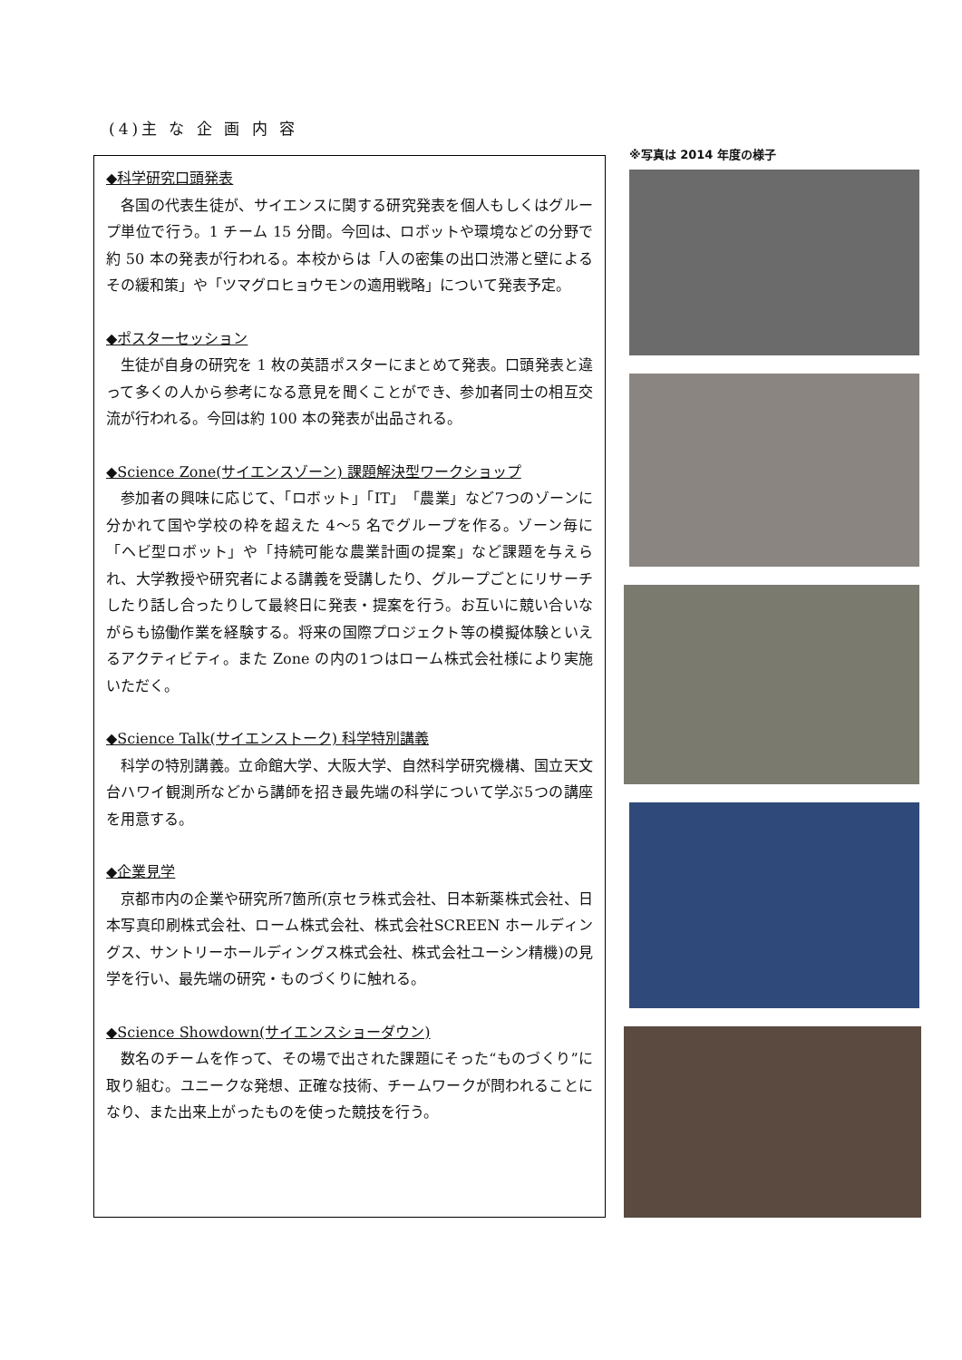(4)主 な 企 画 内 容
◆科学研究口頭発表
各国の代表生徒が、サイエンスに関する研究発表を個人もしくはグループ単位で行う。1 チーム 15 分間。今回は、ロボットや環境などの分野で約 50 本の発表が行われる。本校からは「人の密集の出口渋滞と壁によるその緩和策」や「ツマグロヒョウモンの適用戦略」について発表予定。
◆ポスターセッション
生徒が自身の研究を 1 枚の英語ポスターにまとめて発表。口頭発表と違って多くの人から参考になる意見を聞くことができ、参加者同士の相互交流が行われる。今回は約 100 本の発表が出品される。
◆Science Zone(サイエンスゾーン) 課題解決型ワークショップ
参加者の興味に応じて、「ロボット」「IT」「農業」など7つのゾーンに分かれて国や学校の枠を超えた 4～5 名でグループを作る。ゾーン毎に「ヘビ型ロボット」や「持続可能な農業計画の提案」など課題を与えられ、大学教授や研究者による講義を受講したり、グループごとにリサーチしたり話し合ったりして最終日に発表・提案を行う。お互いに競い合いながらも協働作業を経験する。将来の国際プロジェクト等の模擬体験といえるアクティビティ。また Zone の内の1つはローム株式会社様により実施いただく。
◆Science Talk(サイエンストーク) 科学特別講義
科学の特別講義。立命館大学、大阪大学、自然科学研究機構、国立天文台ハワイ観測所などから講師を招き最先端の科学について学ぶ5つの講座を用意する。
◆企業見学
京都市内の企業や研究所7箇所(京セラ株式会社、日本新薬株式会社、日本写真印刷株式会社、ローム株式会社、株式会社SCREEN ホールディングス、サントリーホールディングス株式会社、株式会社ユーシン精機)の見学を行い、最先端の研究・ものづくりに触れる。
◆Science Showdown(サイエンスショーダウン)
数名のチームを作って、その場で出された課題にそった“ものづくり”に取り組む。ユニークな発想、正確な技術、チームワークが問われることになり、また出来上がったものを使った競技を行う。
※写真は 2014 年度の様子